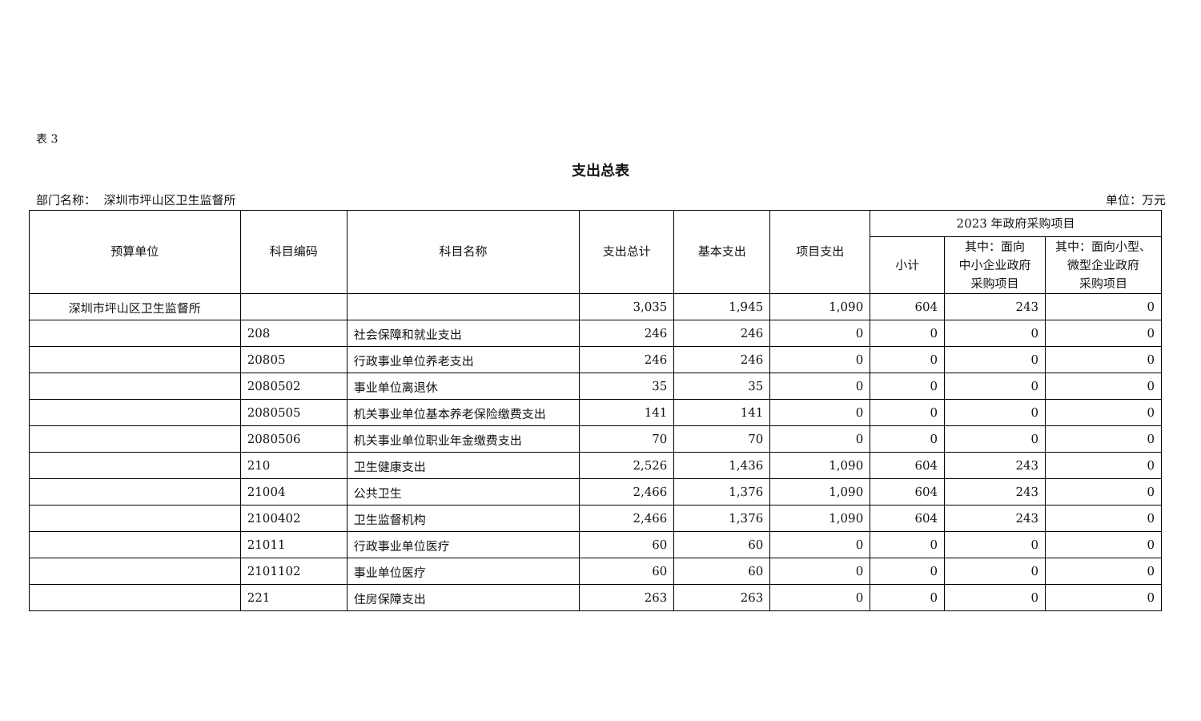表 3
支出总表
部门名称： 深圳市坪山区卫生监督所 单位：万元
| 预算单位 | 科目编码 | 科目名称 | 支出总计 | 基本支出 | 项目支出 | 2023 年政府采购项目 | | |
| --- | --- | --- | --- | --- | --- | --- | --- | --- |
| | | | | | | 小计 | 其中：面向 中小企业政府 采购项目 | 其中：面向小型、 微型企业政府 采购项目 |
| 深圳市坪山区卫生监督所 | | | 3,035 | 1,945 | 1,090 | 604 | 243 | 0 |
| | 208 | 社会保障和就业支出 | 246 | 246 | 0 | 0 | 0 | 0 |
| | 20805 | 行政事业单位养老支出 | 246 | 246 | 0 | 0 | 0 | 0 |
| | 2080502 | 事业单位离退休 | 35 | 35 | 0 | 0 | 0 | 0 |
| | 2080505 | 机关事业单位基本养老保险缴费支出 | 141 | 141 | 0 | 0 | 0 | 0 |
| | 2080506 | 机关事业单位职业年金缴费支出 | 70 | 70 | 0 | 0 | 0 | 0 |
| | 210 | 卫生健康支出 | 2,526 | 1,436 | 1,090 | 604 | 243 | 0 |
| | 21004 | 公共卫生 | 2,466 | 1,376 | 1,090 | 604 | 243 | 0 |
| | 2100402 | 卫生监督机构 | 2,466 | 1,376 | 1,090 | 604 | 243 | 0 |
| | 21011 | 行政事业单位医疗 | 60 | 60 | 0 | 0 | 0 | 0 |
| | 2101102 | 事业单位医疗 | 60 | 60 | 0 | 0 | 0 | 0 |
| | 221 | 住房保障支出 | 263 | 263 | 0 | 0 | 0 | 0 |